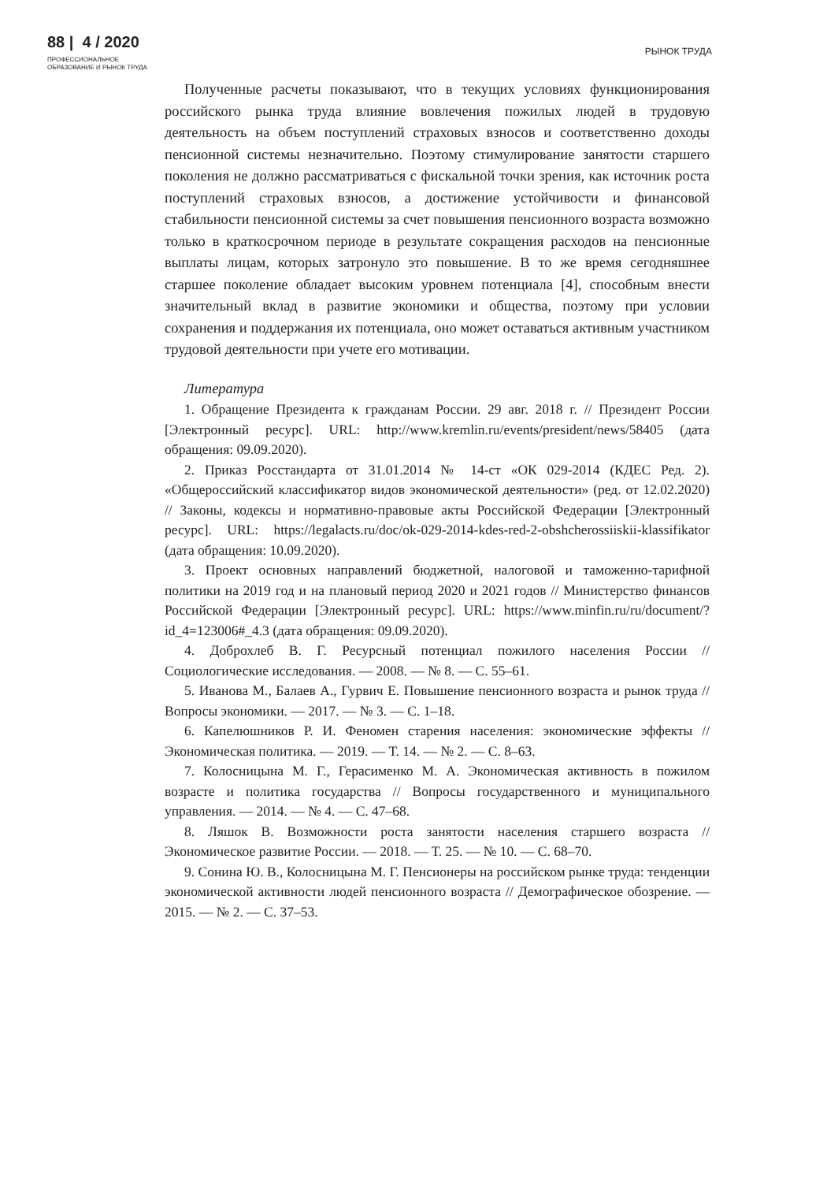88 | 4 / 2020
ПРОФЕССИОНАЛЬНОЕ
ОБРАЗОВАНИЕ И РЫНОК ТРУДА
РЫНОК ТРУДА
Полученные расчеты показывают, что в текущих условиях функционирования российского рынка труда влияние вовлечения пожилых людей в трудовую деятельность на объем поступлений страховых взносов и соответственно доходы пенсионной системы незначительно. Поэтому стимулирование занятости старшего поколения не должно рассматриваться с фискальной точки зрения, как источник роста поступлений страховых взносов, а достижение устойчивости и финансовой стабильности пенсионной системы за счет повышения пенсионного возраста возможно только в краткосрочном периоде в результате сокращения расходов на пенсионные выплаты лицам, которых затронуло это повышение. В то же время сегодняшнее старшее поколение обладает высоким уровнем потенциала [4], способным внести значительный вклад в развитие экономики и общества, поэтому при условии сохранения и поддержания их потенциала, оно может оставаться активным участником трудовой деятельности при учете его мотивации.
Литература
1. Обращение Президента к гражданам России. 29 авг. 2018 г. // Президент России [Электронный ресурс]. URL: http://www.kremlin.ru/events/president/news/58405 (дата обращения: 09.09.2020).
2. Приказ Росстандарта от 31.01.2014 № 14-ст «ОК 029-2014 (КДЕС Ред. 2). «Общероссийский классификатор видов экономической деятельности» (ред. от 12.02.2020) // Законы, кодексы и нормативно-правовые акты Российской Федерации [Электронный ресурс]. URL: https://legalacts.ru/doc/ok-029-2014-kdes-red-2-obshcherossiiskii-klassifikator (дата обращения: 10.09.2020).
3. Проект основных направлений бюджетной, налоговой и таможенно-тарифной политики на 2019 год и на плановый период 2020 и 2021 годов // Министерство финансов Российской Федерации [Электронный ресурс]. URL: https://www.minfin.ru/ru/document/?id_4=123006#_4.3 (дата обращения: 09.09.2020).
4. Доброхлеб В. Г. Ресурсный потенциал пожилого населения России // Социологические исследования. — 2008. — № 8. — С. 55–61.
5. Иванова М., Балаев А., Гурвич Е. Повышение пенсионного возраста и рынок труда // Вопросы экономики. — 2017. — № 3. — С. 1–18.
6. Капелюшников Р. И. Феномен старения населения: экономические эффекты // Экономическая политика. — 2019. — Т. 14. — № 2. — С. 8–63.
7. Колосницына М. Г., Герасименко М. А. Экономическая активность в пожилом возрасте и политика государства // Вопросы государственного и муниципального управления. — 2014. — № 4. — С. 47–68.
8. Ляшок В. Возможности роста занятости населения старшего возраста // Экономическое развитие России. — 2018. — Т. 25. — № 10. — С. 68–70.
9. Сонина Ю. В., Колосницына М. Г. Пенсионеры на российском рынке труда: тенденции экономической активности людей пенсионного возраста // Демографическое обозрение. — 2015. — № 2. — С. 37–53.